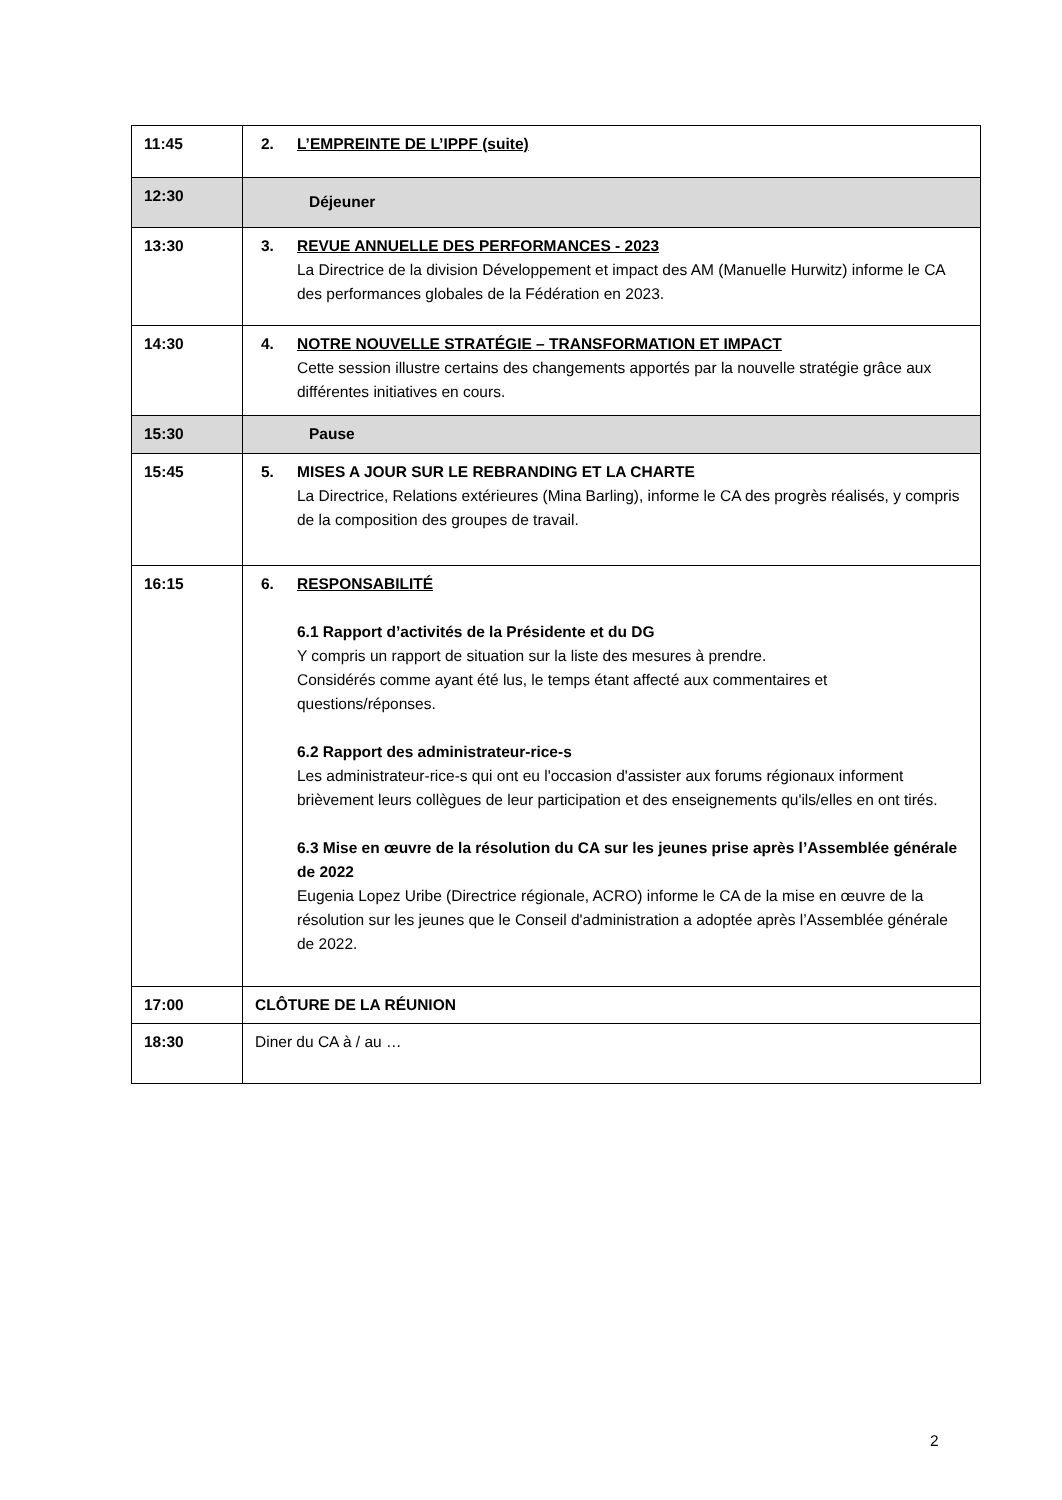| 11:45 | 2. L’EMPREINTE DE L’IPPF (suite) |
| 12:30 | Déjeuner |
| 13:30 | 3. REVUE ANNUELLE DES PERFORMANCES - 2023 La Directrice de la division Développement et impact des AM (Manuelle Hurwitz) informe le CA des performances globales de la Fédération en 2023. |
| 14:30 | 4. NOTRE NOUVELLE STRATÉGIE – TRANSFORMATION ET IMPACT Cette session illustre certains des changements apportés par la nouvelle stratégie grâce aux différentes initiatives en cours. |
| 15:30 | Pause |
| 15:45 | 5. MISES A JOUR SUR LE REBRANDING ET LA CHARTE La Directrice, Relations extérieures (Mina Barling), informe le CA des progrès réalisés, y compris de la composition des groupes de travail. |
| 16:15 | 6. RESPONSABILITÉ 6.1 Rapport d’activités de la Présidente et du DG Y compris un rapport de situation sur la liste des mesures à prendre. Considérés comme ayant été lus, le temps étant affecté aux commentaires et questions/réponses. 6.2 Rapport des administrateur-rice-s Les administrateur-rice-s qui ont eu l'occasion d'assister aux forums régionaux informent brièvement leurs collègues de leur participation et des enseignements qu'ils/elles en ont tirés. 6.3 Mise en œuvre de la résolution du CA sur les jeunes prise après l’Assemblée générale de 2022 Eugenia Lopez Uribe (Directrice régionale, ACRO) informe le CA de la mise en œuvre de la résolution sur les jeunes que le Conseil d'administration a adoptée après l’Assemblée générale de 2022. |
| 17:00 | CLÔTURE DE LA RÉUNION |
| 18:30 | Diner du CA à / au … |
2